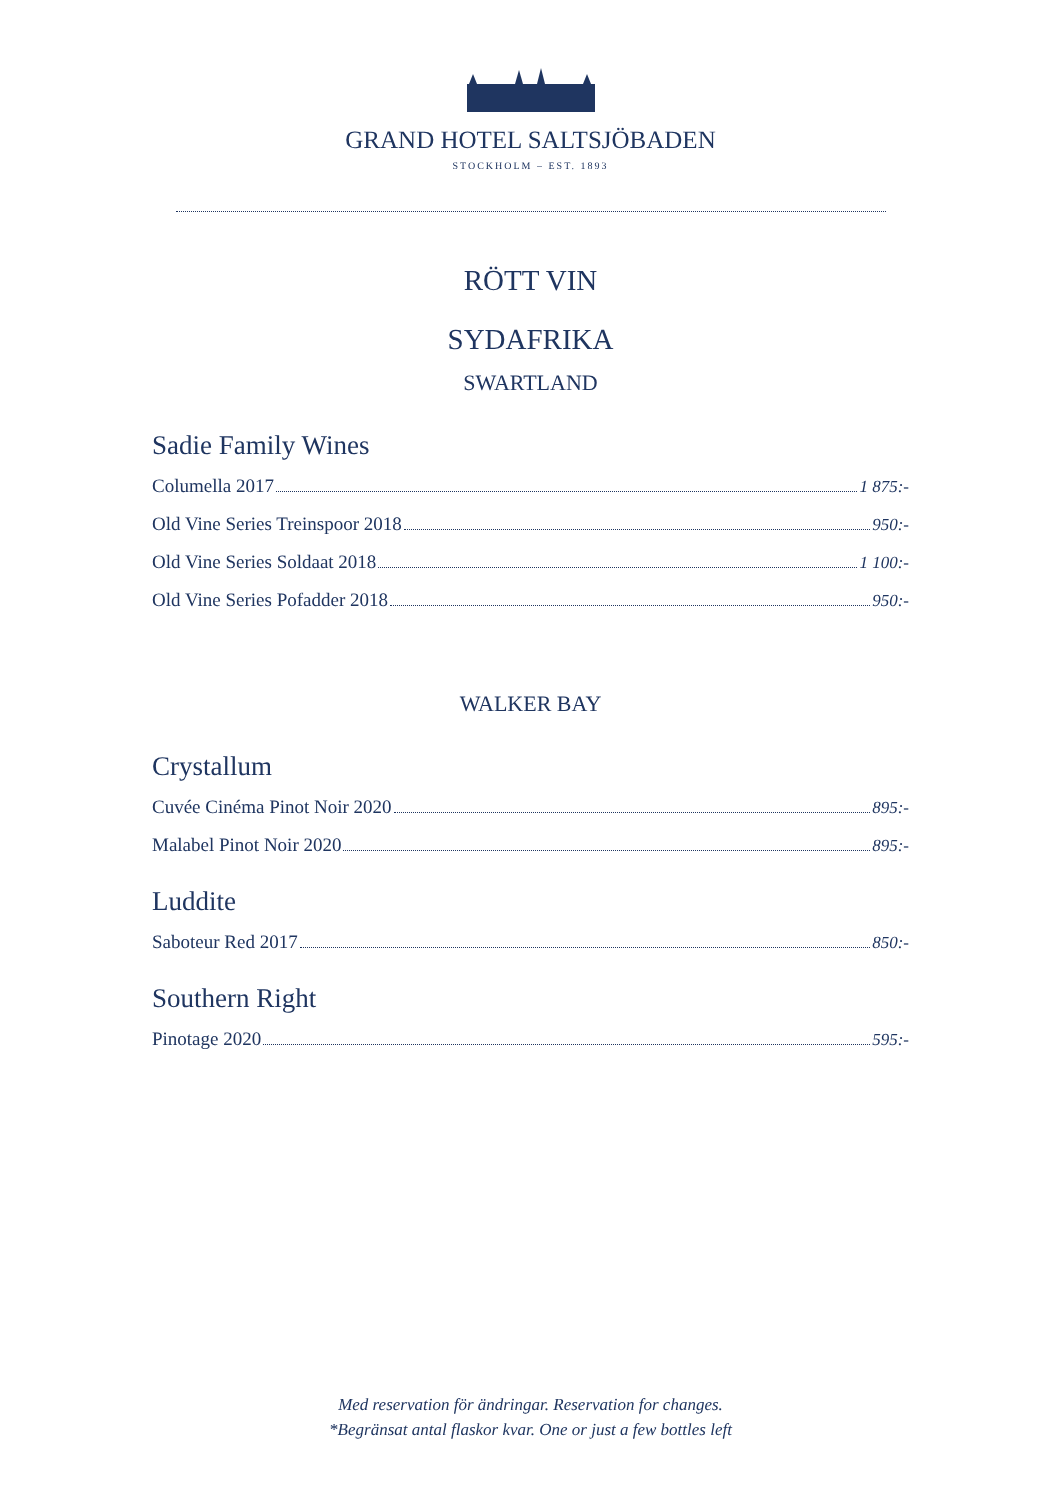GRAND HOTEL SALTSJÖBADEN
STOCKHOLM – EST. 1893
RÖTT VIN
SYDAFRIKA
SWARTLAND
Sadie Family Wines
Columella 2017 1 875:-
Old Vine Series Treinspoor 2018 950:-
Old Vine Series Soldaat 2018 1 100:-
Old Vine Series Pofadder 2018 950:-
WALKER BAY
Crystallum
Cuvée Cinéma Pinot Noir 2020 895:-
Malabel Pinot Noir 2020 895:-
Luddite
Saboteur Red 2017 850:-
Southern Right
Pinotage 2020 595:-
Med reservation för ändringar. Reservation for changes.
*Begränsat antal flaskor kvar. One or just a few bottles left